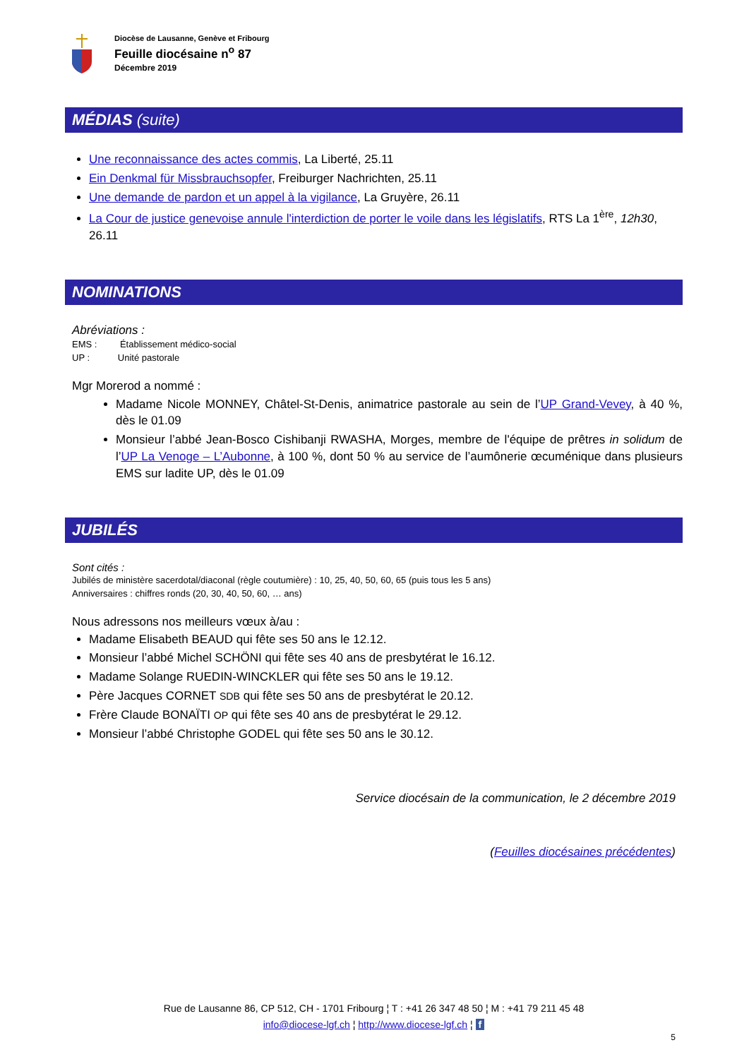Diocèse de Lausanne, Genève et Fribourg
Feuille diocésaine n<sup>o</sup> 87
Décembre 2019
MÉDIAS (suite)
Une reconnaissance des actes commis, La Liberté, 25.11
Ein Denkmal für Missbrauchsopfer, Freiburger Nachrichten, 25.11
Une demande de pardon et un appel à la vigilance, La Gruyère, 26.11
La Cour de justice genevoise annule l'interdiction de porter le voile dans les législatifs, RTS La 1<sup>ère</sup>, 12h30, 26.11
NOMINATIONS
Abréviations :
EMS : Établissement médico-social
UP : Unité pastorale
Mgr Morerod a nommé :
Madame Nicole MONNEY, Châtel-St-Denis, animatrice pastorale au sein de l’UP Grand-Vevey, à 40 %, dès le 01.09
Monsieur l’abbé Jean-Bosco Cishibanji RWASHA, Morges, membre de l'équipe de prêtres in solidum de l’UP La Venoge – L’Aubonne, à 100 %, dont 50 % au service de l’aumônerie œcuménique dans plusieurs EMS sur ladite UP, dès le 01.09
JUBILÉS
Sont cités :
Jubilés de ministère sacerdotal/diaconal (règle coutumière) : 10, 25, 40, 50, 60, 65 (puis tous les 5 ans)
Anniversaires : chiffres ronds (20, 30, 40, 50, 60, … ans)
Nous adressons nos meilleurs vœux à/au :
Madame Elisabeth BEAUD qui fête ses 50 ans le 12.12.
Monsieur l’abbé Michel SCHÖNI qui fête ses 40 ans de presbytérat le 16.12.
Madame Solange RUEDIN-WINCKLER qui fête ses 50 ans le 19.12.
Père Jacques CORNET SDB qui fête ses 50 ans de presbytérat le 20.12.
Frère Claude BONAÏTI OP qui fête ses 40 ans de presbytérat le 29.12.
Monsieur l’abbé Christophe GODEL qui fête ses 50 ans le 30.12.
Service diocésain de la communication, le 2 décembre 2019
(Feuilles diocésaines précédentes)
Rue de Lausanne 86, CP 512, CH - 1701 Fribourg ¦ T : +41 26 347 48 50 ¦ M : +41 79 211 45 48
info@diocese-lgf.ch ¦ http://www.diocese-lgf.ch ¦ f
5